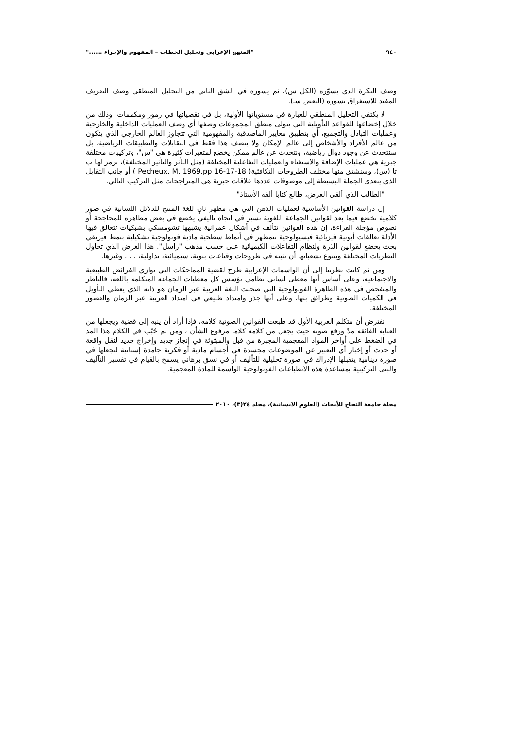٩٤٠ "المنهج الإعرابي وتحليل الخطاب – المفهوم والإجراء ......"
وصف النكرة الذي يسوّره (الكل س)، ثم يسوره في الشق الثاني من التحليل المنطقي وصف التعريف المفيد للاستغراق يسوره (البعض سـ).
لا يكتفي التحليل المنطقي للعبارة في مستوياتها الأولية، بل في تقصياتها في رموز ومكممات، وذلك من خلال إخضاعها للقواعد التأويلية التي يتولى منطق المجموعات وصفها أي وصف العمليات الداخلية والخارجية وعمليات التبادل والتجميع، أي بتطبيق معايير الماصدقية والمفهومية التي تتجاوز العالم الخارجي الذي يتكون من عالم الأفراد والأشخاص إلى عالم الإمكان ولا يتصف هذا فقط في التقابلات والتطبيقات الرياضية، بل سنتحدث عن وجود دوال رياضية، ونتحدث عن عالم ممكن يخضع لمتغيرات كثيرة هي "س"، وتركيبات مختلفة جبرية هي عمليات الإضافة والاستغناء والعمليات التفاعلية المختلفة (مثل التأثر والتأثير المختلفة)، نرمز لها ب تا (س)، وسنشتق منها مختلف الطروحات التكافئية( Pecheux. M. 1969,pp 16-17-18 ) أو جانب التقابل الذي يتعدى الجملة البسيطة إلى موصوفات عددها علاقات جبرية هي المتراجحات مثل التركيب التالي.
"الطالب الذي ألقى العرض، طالع كتابا ألفه الأستاذ"
إن دراسة القوانين الأساسية لعمليات الذهن التي هي مظهر ثانٍ للغة المنتج للدلائل اللسانية في صور كلامية تخضع فيما بعد لقوانين الجماعة اللغوية تسير في اتجاه تأليفي يخضع في بعض مظاهره للمحاججة أو نصوص مؤجلة القراءة، إن هذه القوانين تتألف في أشكال عمرانية يشبهها تشومسكي بشبكيات تتعالق فيها الأدلة تعالقات أيونية فيزيائية فيسيولوجية تتمظهر في أنماط سطحية مادية فونولوجية تشكيلية بنمط فيزيقي بحث يخضع لقوانين الذرة ولنظام التفاعلات الكيميائية على حسب مذهب "راسل". هذا الغرض الذي تحاول النظريات المختلفة وبتنوع تشعباتها أن تثبته في طروحات وقناعات بنوية، سيميائية، تداولية، . . . وغيرها.
ومن ثم كانت نظرتنا إلى أن الواسمات الإعرابية طرح لقضية المماحكات التي توازي الفرائض الطبيعية والاجتماعية، وعلى أساس أنها معطى لساني نظامي تؤسس كل معطيات الجماعة المتكلمة باللغة، فالناظر والمتفحص في هذه الظاهرة الفونولوجية التي صحبت اللغة العربية عبر الزمان هو ذاته الذي يعطي التأويل في الكميات الصوتية وطرائق بثها، وعلى أنها جذر وامتداد طبيعي في امتداد العربية عبر الزمان والعصور المختلفة.
نفترض أن متكلم العربية الأول قد طبعت القوانين الصوتية كلامه، فإذا أراد أن ينبه إلى قضية ويجعلها من العناية الفائقة مدّ ورفع صوته حيث يجعل من كلامه كلاما مرفوع الشأن ، ومن ثم حُبّب في الكلام هذا المد في الضغط على أواخر المواد المعجمية المجبرة من قبل والمبثوثة في إنجاز جديد وإخراج جديد لنقل واقعة أو حدث أو إخبار أي التعبير عن الموضوعات مجسدة في أجسام مادية أو فكرية جامدة إستاتية لتجعلها في صورة دينامية يتقبلها الإدراك في صورة تحليلية للتأليف أو في نسق برهاني يسمح بالقيام في تفسير التآليف والبنى التركيبية بمساعدة هذه الانطباعات الفونولوجية الواسمة للمادة المعجمية.
مجلة جامعة النجاح للأبحاث (العلوم الانسانية)، مجلد ٢٤(٣)، ٢٠١٠